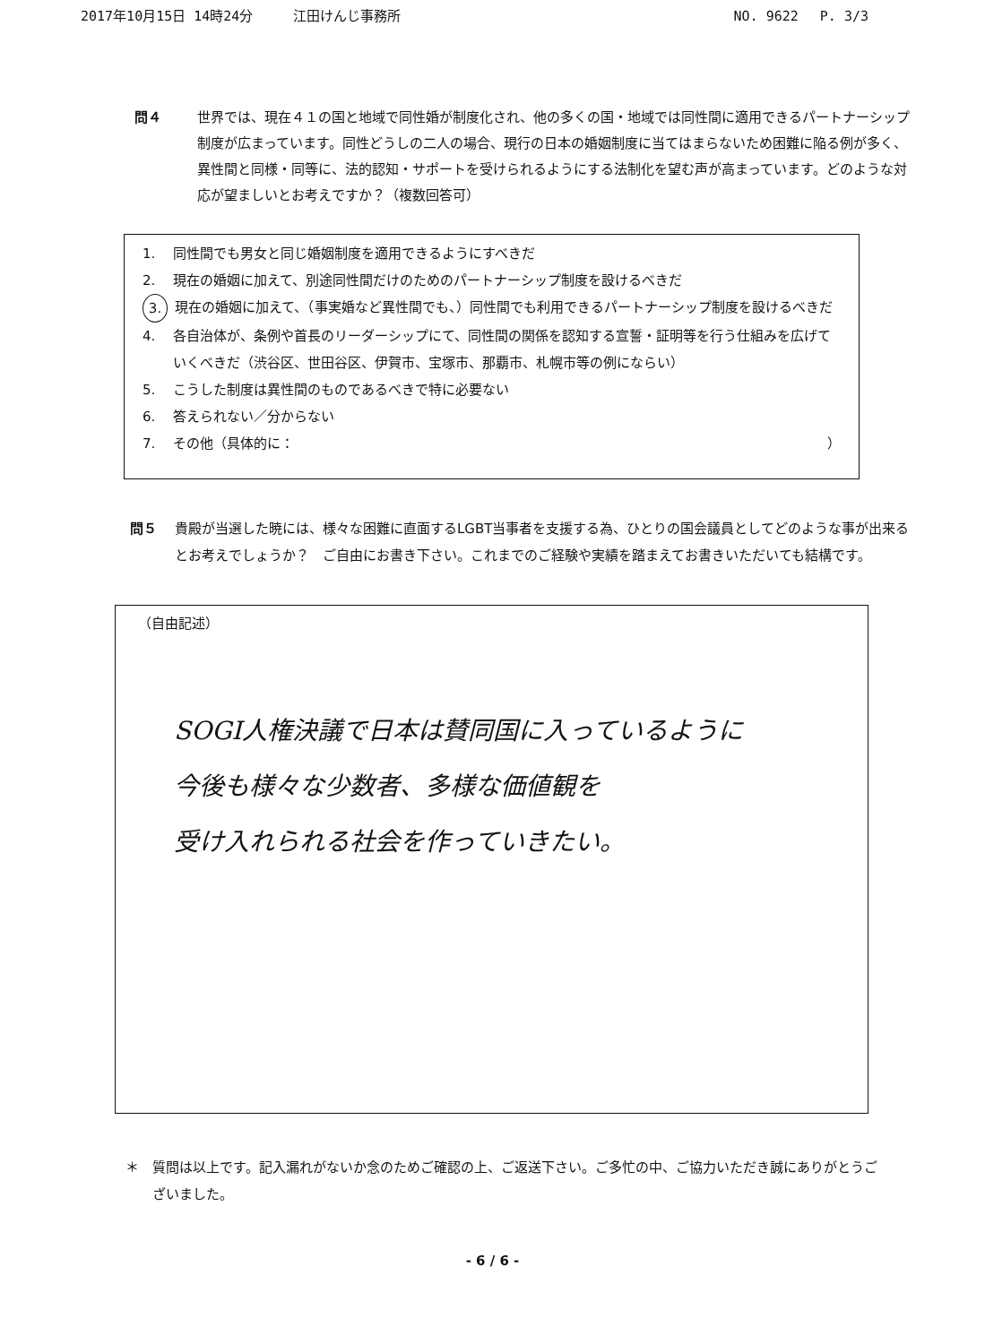2017年10月15日 14時24分　　　江田けんじ事務所 NO. 9622　 P. 3/3
問４ 世界では、現在４１の国と地域で同性婚が制度化され、他の多くの国・地域では同性間に適用できるパートナーシップ制度が広まっています。同性どうしの二人の場合、現行の日本の婚姻制度に当てはまらないため困難に陥る例が多く、異性間と同様・同等に、法的認知・サポートを受けられるようにする法制化を望む声が高まっています。どのような対応が望ましいとお考えですか？（複数回答可）
1. 同性間でも男女と同じ婚姻制度を適用できるようにすべきだ
2. 現在の婚姻に加えて、別途同性間だけのためのパートナーシップ制度を設けるべきだ
3. 現在の婚姻に加えて、（事実婚など異性間でも、）同性間でも利用できるパートナーシップ制度を設けるべきだ
4. 各自治体が、条例や首長のリーダーシップにて、同性間の関係を認知する宣誓・証明等を行う仕組みを広げていくべきだ（渋谷区、世田谷区、伊賀市、宝塚市、那覇市、札幌市等の例にならい）
5. こうした制度は異性間のものであるべきで特に必要ない
6. 答えられない／分からない
7. その他（具体的に： ）
問５ 貴殿が当選した暁には、様々な困難に直面するLGBT当事者を支援する為、ひとりの国会議員としてどのような事が出来るとお考えでしょうか？　ご自由にお書き下さい。これまでのご経験や実績を踏まえてお書きいただいても結構です。
（自由記述）
SOGI人権決議で日本は賛同国に入っているように
今後も様々な少数者、多様な価値観を
受け入れられる社会を作っていきたい。
＊ 質問は以上です。記入漏れがないか念のためご確認の上、ご返送下さい。ご多忙の中、ご協力いただき誠にありがとうございました。
- 6 / 6 -